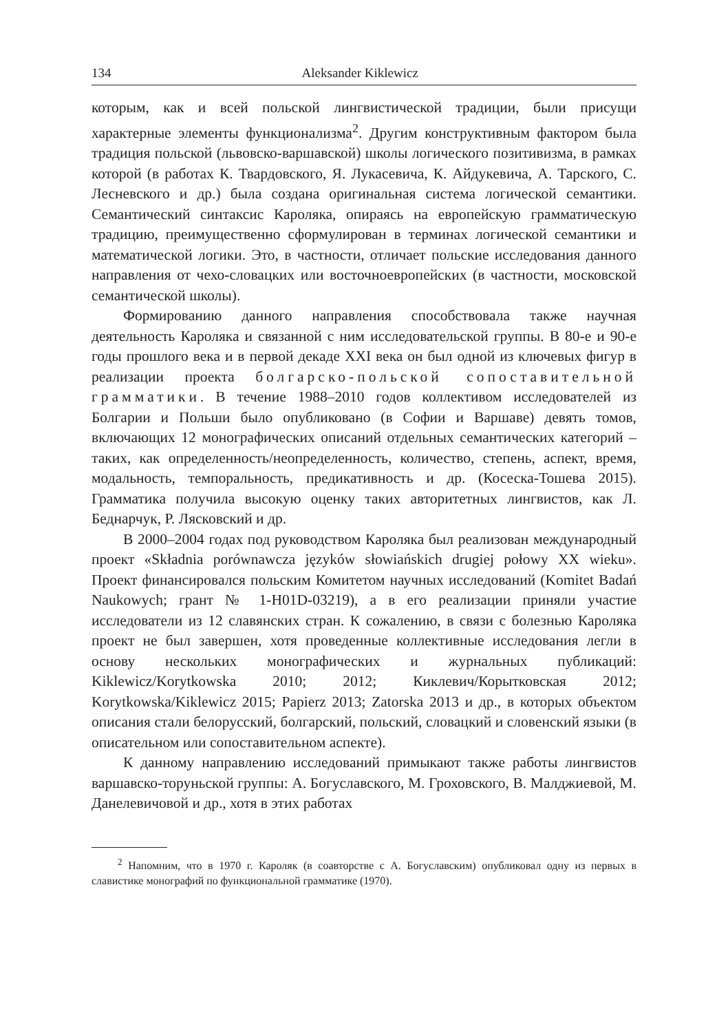134 Aleksander Kiklewicz
которым, как и всей польской лингвистической традиции, были присущи характерные элементы функционализма<sup>2</sup>. Другим конструктивным фактором была традиция польской (львовско-варшавской) школы логического позитивизма, в рамках которой (в работах К. Твардовского, Я. Лукасевича, К. Айдукевича, А. Тарского, С. Лесневского и др.) была создана оригинальная система логической семантики. Семантический синтаксис Кароляка, опираясь на европейскую грамматическую традицию, преимущественно сформулирован в терминах логической семантики и математической логики. Это, в частности, отличает польские исследования данного направления от чехо-словацких или восточноевропейских (в частности, московской семантической школы).
Формированию данного направления способствовала также научная деятельность Кароляка и связанной с ним исследовательской группы. В 80-е и 90-е годы прошлого века и в первой декаде XXI века он был одной из ключевых фигур в реализации проекта болгарско-польской сопоставительной грамматики. В течение 1988–2010 годов коллективом исследователей из Болгарии и Польши было опубликовано (в Софии и Варшаве) девять томов, включающих 12 монографических описаний отдельных семантических категорий – таких, как определенность/неопределенность, количество, степень, аспект, время, модальность, темпоральность, предикативность и др. (Косеска-Тошева 2015). Грамматика получила высокую оценку таких авторитетных лингвистов, как Л. Беднарчук, Р. Лясковский и др.
В 2000–2004 годах под руководством Кароляка был реализован международный проект «Składnia porównawcza języków słowiańskich drugiej połowy XX wieku». Проект финансировался польским Комитетом научных исследований (Komitet Badań Naukowych; грант № 1-H01D-03219), а в его реализации приняли участие исследователи из 12 славянских стран. К сожалению, в связи с болезнью Кароляка проект не был завершен, хотя проведенные коллективные исследования легли в основу нескольких монографических и журнальных публикаций: Kiklewicz/Korytkowska 2010; 2012; Киклевич/Корытковская 2012; Korytkowska/Kiklewicz 2015; Papierz 2013; Zatorska 2013 и др., в которых объектом описания стали белорусский, болгарский, польский, словацкий и словенский языки (в описательном или сопоставительном аспекте).
К данному направлению исследований примыкают также работы лингвистов варшавско-торуньской группы: А. Богуславского, М. Гроховского, В. Малджиевой, М. Данелевичовой и др., хотя в этих работах
<sup>2</sup> Напомним, что в 1970 г. Кароляк (в соавторстве с А. Богуславским) опубликовал одну из первых в славистике монографий по функциональной грамматике (1970).